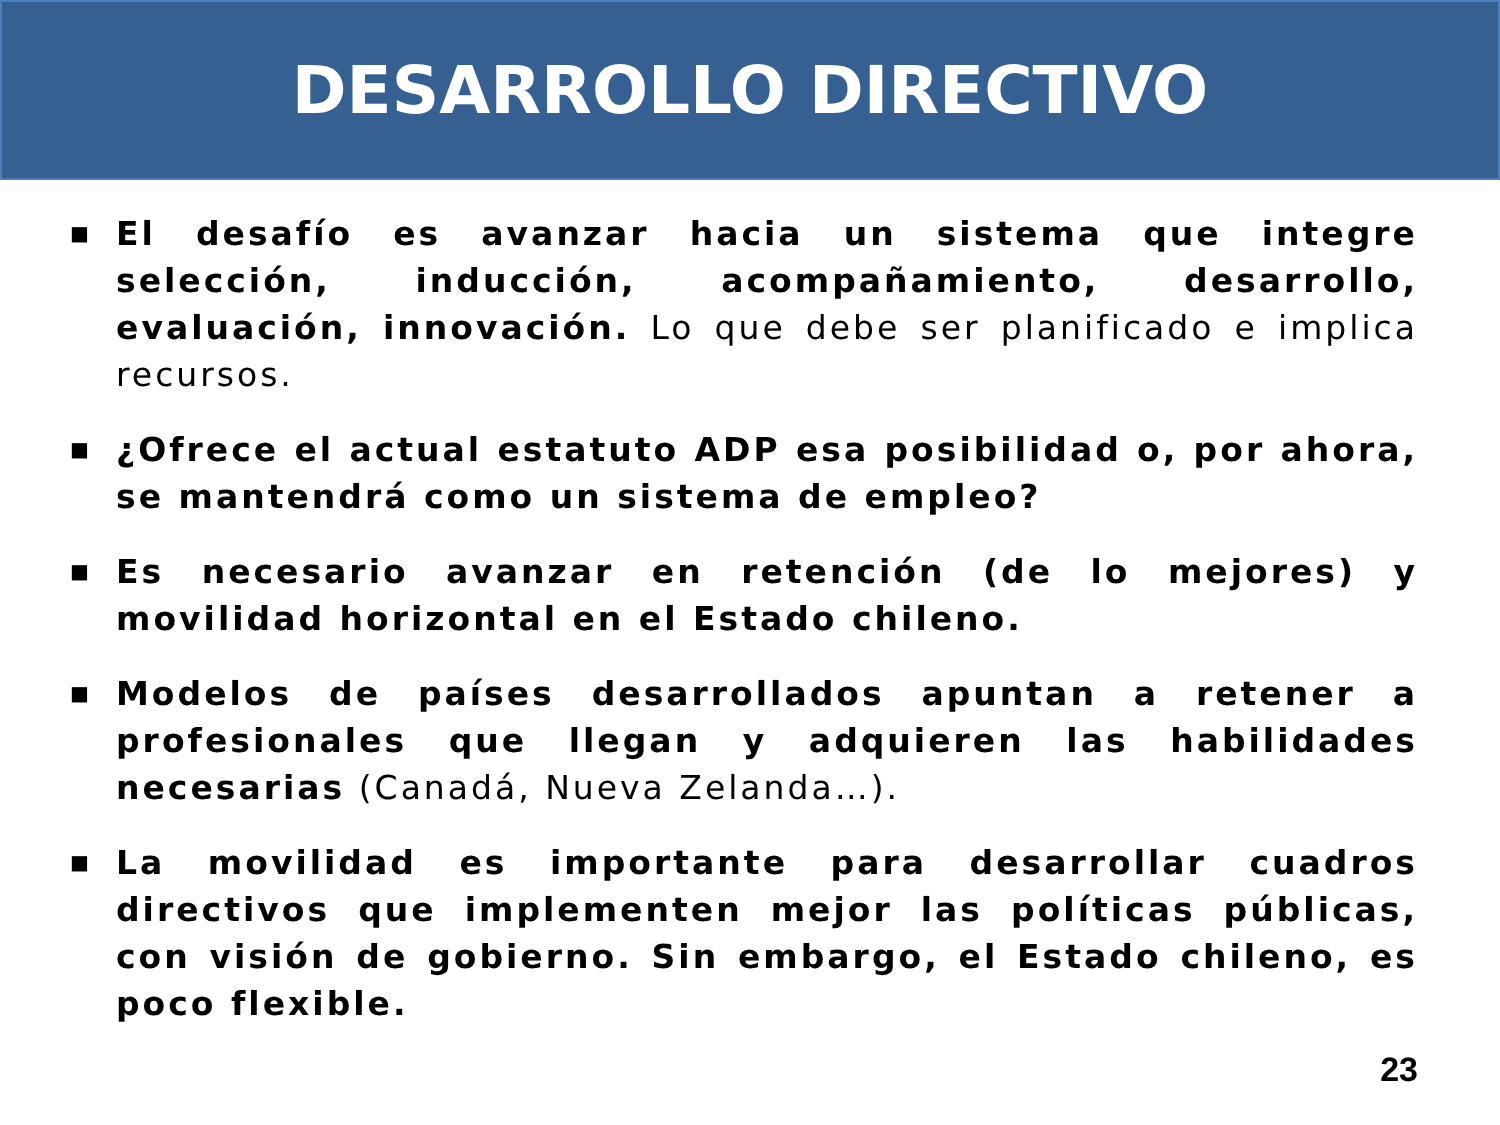DESARROLLO DIRECTIVO
■ El desafío es avanzar hacia un sistema que integre selección, inducción, acompañamiento, desarrollo, evaluación, innovación. Lo que debe ser planificado e implica recursos.
■ ¿Ofrece el actual estatuto ADP esa posibilidad o, por ahora, se mantendrá como un sistema de empleo?
■ Es necesario avanzar en retención (de lo mejores) y movilidad horizontal en el Estado chileno.
■ Modelos de países desarrollados apuntan a retener a profesionales que llegan y adquieren las habilidades necesarias (Canadá, Nueva Zelanda…).
■ La movilidad es importante para desarrollar cuadros directivos que implementen mejor las políticas públicas, con visión de gobierno. Sin embargo, el Estado chileno, es poco flexible.
23